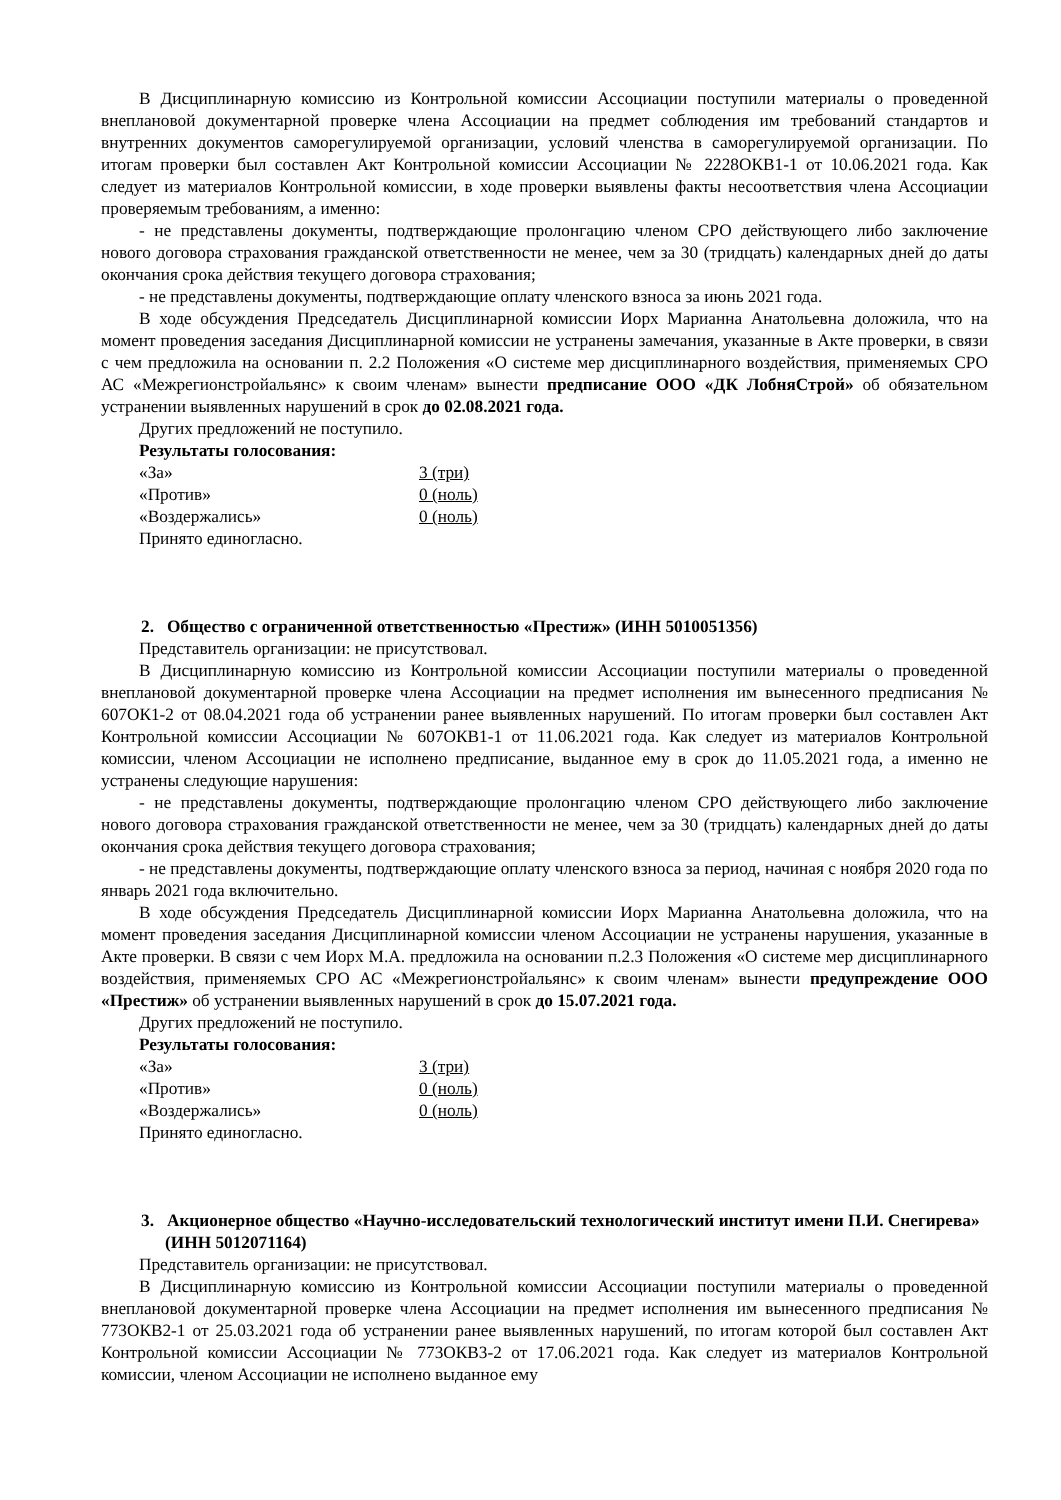В Дисциплинарную комиссию из Контрольной комиссии Ассоциации поступили материалы о проведенной внеплановой документарной проверке члена Ассоциации на предмет соблюдения им требований стандартов и внутренних документов саморегулируемой организации, условий членства в саморегулируемой организации. По итогам проверки был составлен Акт Контрольной комиссии Ассоциации № 2228ОКВ1-1 от 10.06.2021 года. Как следует из материалов Контрольной комиссии, в ходе проверки выявлены факты несоответствия члена Ассоциации проверяемым требованиям, а именно:
- не представлены документы, подтверждающие пролонгацию членом СРО действующего либо заключение нового договора страхования гражданской ответственности не менее, чем за 30 (тридцать) календарных дней до даты окончания срока действия текущего договора страхования;
- не представлены документы, подтверждающие оплату членского взноса за июнь 2021 года.
В ходе обсуждения Председатель Дисциплинарной комиссии Иорх Марианна Анатольевна доложила, что на момент проведения заседания Дисциплинарной комиссии не устранены замечания, указанные в Акте проверки, в связи с чем предложила на основании п. 2.2 Положения «О системе мер дисциплинарного воздействия, применяемых СРО АС «Межрегионстройальянс» к своим членам» вынести предписание ООО «ДК ЛобняСтрой» об обязательном устранении выявленных нарушений в срок до 02.08.2021 года.
Других предложений не поступило.
Результаты голосования:
«За» 3 (три)
«Против» 0 (ноль)
«Воздержались» 0 (ноль)
Принято единогласно.
2. Общество с ограниченной ответственностью «Престиж» (ИНН 5010051356)
Представитель организации: не присутствовал.
В Дисциплинарную комиссию из Контрольной комиссии Ассоциации поступили материалы о проведенной внеплановой документарной проверке члена Ассоциации на предмет исполнения им вынесенного предписания № 607ОК1-2 от 08.04.2021 года об устранении ранее выявленных нарушений. По итогам проверки был составлен Акт Контрольной комиссии Ассоциации № 607ОКВ1-1 от 11.06.2021 года. Как следует из материалов Контрольной комиссии, членом Ассоциации не исполнено предписание, выданное ему в срок до 11.05.2021 года, а именно не устранены следующие нарушения:
- не представлены документы, подтверждающие пролонгацию членом СРО действующего либо заключение нового договора страхования гражданской ответственности не менее, чем за 30 (тридцать) календарных дней до даты окончания срока действия текущего договора страхования;
- не представлены документы, подтверждающие оплату членского взноса за период, начиная с ноября 2020 года по январь 2021 года включительно.
В ходе обсуждения Председатель Дисциплинарной комиссии Иорх Марианна Анатольевна доложила, что на момент проведения заседания Дисциплинарной комиссии членом Ассоциации не устранены нарушения, указанные в Акте проверки. В связи с чем Иорх М.А. предложила на основании п.2.3 Положения «О системе мер дисциплинарного воздействия, применяемых СРО АС «Межрегионстройальянс» к своим членам» вынести предупреждение ООО «Престиж» об устранении выявленных нарушений в срок до 15.07.2021 года.
Других предложений не поступило.
Результаты голосования:
«За» 3 (три)
«Против» 0 (ноль)
«Воздержались» 0 (ноль)
Принято единогласно.
3. Акционерное общество «Научно-исследовательский технологический институт имени П.И. Снегирева» (ИНН 5012071164)
Представитель организации: не присутствовал.
В Дисциплинарную комиссию из Контрольной комиссии Ассоциации поступили материалы о проведенной внеплановой документарной проверке члена Ассоциации на предмет исполнения им вынесенного предписания № 773ОКВ2-1 от 25.03.2021 года об устранении ранее выявленных нарушений, по итогам которой был составлен Акт Контрольной комиссии Ассоциации № 773ОКВ3-2 от 17.06.2021 года. Как следует из материалов Контрольной комиссии, членом Ассоциации не исполнено выданное ему